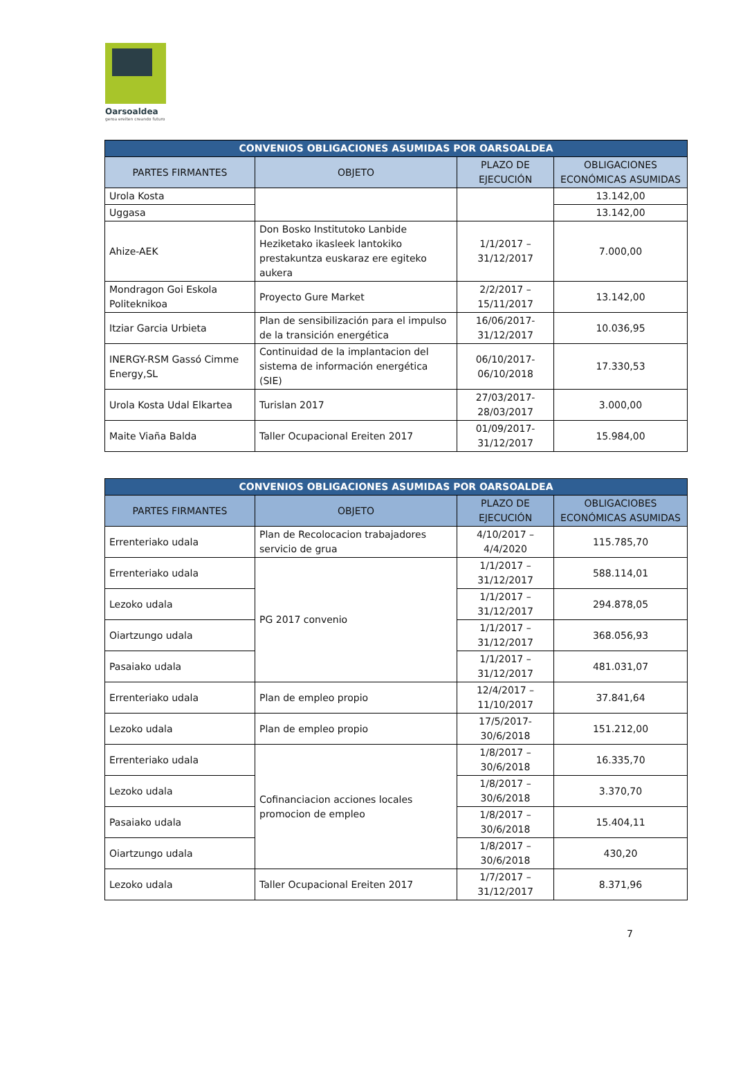Oarsoaldea
geroa ereiten creando futuro
| CONVENIOS OBLIGACIONES ASUMIDAS POR OARSOALDEA | | | |
| --- | --- | --- | --- |
| PARTES FIRMANTES | OBJETO | PLAZO DE EJECUCIÓN | OBLIGACIONES ECONÓMICAS ASUMIDAS |
| Urola Kosta | | | 13.142,00 |
| Uggasa | | | 13.142,00 |
| Ahize-AEK | Don Bosko Institutoko Lanbide Heziketako ikasleek lantokiko prestakuntza euskaraz ere egiteko aukera | 1/1/2017 – 31/12/2017 | 7.000,00 |
| Mondragon Goi Eskola Politeknikoa | Proyecto Gure Market | 2/2/2017 – 15/11/2017 | 13.142,00 |
| Itziar Garcia Urbieta | Plan de sensibilización para el impulso de la transición energética | 16/06/2017-31/12/2017 | 10.036,95 |
| INERGY-RSM Gassó Cimme Energy,SL | Continuidad de la implantacion del sistema de información energética (SIE) | 06/10/2017-06/10/2018 | 17.330,53 |
| Urola Kosta Udal Elkartea | Turislan 2017 | 27/03/2017-28/03/2017 | 3.000,00 |
| Maite Viaña Balda | Taller Ocupacional Ereiten 2017 | 01/09/2017-31/12/2017 | 15.984,00 |
| CONVENIOS OBLIGACIONES ASUMIDAS POR OARSOALDEA | | | |
| --- | --- | --- | --- |
| PARTES FIRMANTES | OBJETO | PLAZO DE EJECUCIÓN | OBLIGACIOBES ECONÓMICAS ASUMIDAS |
| Errenteriako udala | Plan de Recolocacion trabajadores servicio de grua | 4/10/2017 – 4/4/2020 | 115.785,70 |
| Errenteriako udala | PG 2017 convenio | 1/1/2017 – 31/12/2017 | 588.114,01 |
| Lezoko udala | | 1/1/2017 – 31/12/2017 | 294.878,05 |
| Oiartzungo udala | | 1/1/2017 – 31/12/2017 | 368.056,93 |
| Pasaiako udala | | 1/1/2017 – 31/12/2017 | 481.031,07 |
| Errenteriako udala | Plan de empleo propio | 12/4/2017 – 11/10/2017 | 37.841,64 |
| Lezoko udala | Plan de empleo propio | 17/5/2017-30/6/2018 | 151.212,00 |
| Errenteriako udala | Cofinanciacion acciones locales promocion de empleo | 1/8/2017 – 30/6/2018 | 16.335,70 |
| Lezoko udala | | 1/8/2017 – 30/6/2018 | 3.370,70 |
| Pasaiako udala | | 1/8/2017 – 30/6/2018 | 15.404,11 |
| Oiartzungo udala | | 1/8/2017 – 30/6/2018 | 430,20 |
| Lezoko udala | Taller Ocupacional Ereiten 2017 | 1/7/2017 – 31/12/2017 | 8.371,96 |
7